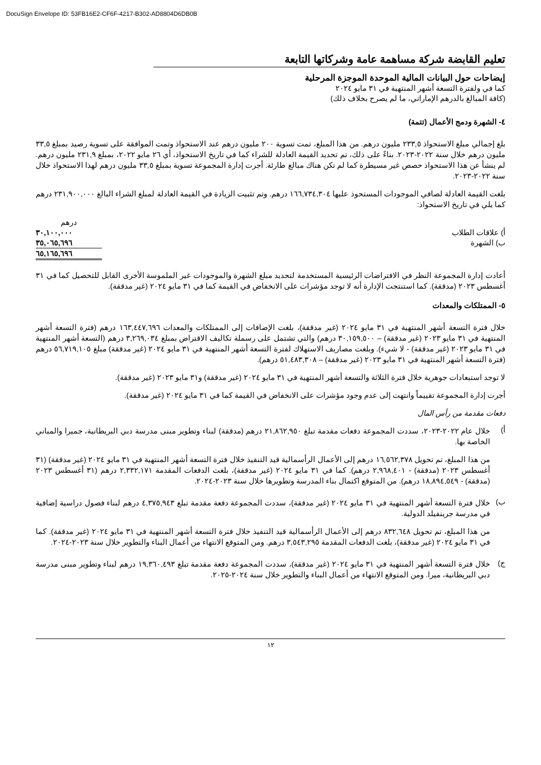DocuSign Envelope ID: 53FB16E2-CF6F-4217-B302-AD8804D6DB0B
تعليم القابضة شركة مساهمة عامة وشركاتها التابعة
إيضاحات حول البيانات المالية الموحدة الموجزة المرحلية
كما في ولفترة التسعة أشهر المنتهية في ٣١ مايو ٢٠٢٤
(كافة المبالغ بالدرهم الإماراتي، ما لم يصرح بخلاف ذلك)
٤- الشهرة ودمج الأعمال (تتمة)
بلغ إجمالي مبلغ الاستحواذ ٢٣٣,٥ مليون درهم. من هذا المبلغ، تمت تسوية ٢٠٠ مليون درهم عند الاستحواذ وتمت الموافقة على تسوية رصيد بمبلغ ٣٣,٥ مليون درهم خلال سنة ٢٠٢٢-٢٠٢٣. بناءً على ذلك، تم تحديد القيمة العادلة للشراء كما في تاريخ الاستحواذ، أي ٢٦ مايو ٢٠٢٢، بمبلغ ٢٣١,٩ مليون درهم. لم ينشأ عن هذا الاستحواذ حصص غير مسيطرة كما لم تكن هناك مبالغ طارئة. أجرت إدارة المجموعة تسوية بمبلغ ٣٣,٥ مليون درهم لهذا الاستحواذ خلال سنة ٢٠٢٢-٢٠٢٣.
بلغت القيمة العادلة لصافي الموجودات المستحوذ عليها ١٦٦,٧٣٤,٣٠٤ درهم. وتم تثبيت الزيادة في القيمة العادلة لمبلغ الشراء البالغ ٢٣١,٩٠٠,٠٠٠ درهم كما يلي في تاريخ الاستحواذ:
| | درهم |
| أ) علاقات الطلاب | ٣٠,١٠٠,٠٠٠ |
| ب) الشهرة | ٣٥,٠٦٥,٦٩٦ |
| | ٦٥,١٦٥,٦٩٦ |
أعادت إدارة المجموعة النظر في الافتراضات الرئيسية المستخدمة لتحديد مبلغ الشهرة والموجودات غير الملموسة الأخرى القابل للتحصيل كما في ٣١ أغسطس ٢٠٢٣ (مدققة). كما استنتجت الإدارة أنه لا توجد مؤشرات على الانخفاض في القيمة كما في ٣١ مايو ٢٠٢٤ (غير مدققة).
٥- الممتلكات والمعدات
خلال فترة التسعة أشهر المنتهية في ٣١ مايو ٢٠٢٤ (غير مدققة)، بلغت الإضافات إلى الممتلكات والمعدات ١٦٣,٤٤٧,٦٩٦ درهم (فترة التسعة أشهر المنتهية في ٣١ مايو ٢٠٢٣ (غير مدققة) – ٣٠,١٥٩,٥٠٠ درهم) والتي تشتمل على رسملة تكاليف الاقتراض بمبلغ ٣,٢٦٩,٠٣٤ درهم (التسعة أشهر المنتهية في ٣١ مايو ٢٠٢٣ (غير مدققة) - لا شيء). وبلغت مصاريف الاستهلاك لفترة التسعة أشهر المنتهية في ٣١ مايو ٢٠٢٤ (غير مدققة) مبلغ ٥٦,٧١٩,١٠٥ درهم (فترة التسعة أشهر المنتهية في ٣١ مايو ٢٠٢٣ (غير مدققة) – ٥١,٤٨٣,٣٠٨ درهم).
لا توجد استبعادات جوهرية خلال فترة الثلاثة والتسعة أشهر المنتهية في ٣١ مايو ٢٠٢٤ (غير مدققة) و٣١ مايو ٢٠٢٣ (غير مدققة).
أجرت إدارة المجموعة تقييماً وانتهت إلى عدم وجود مؤشرات على الانخفاض في القيمة كما في ٣١ مايو ٢٠٢٤ (غير مدققة).
دفعات مقدمة من رأس المال
أ)
خلال عام ٢٠٢٢-٢٠٢٣، سددت المجموعة دفعات مقدمة تبلغ ٢١,٨٦٢,٩٥٠ درهم (مدققة) لبناء وتطوير مبنى مدرسة دبي البريطانية، جميرا والمباني الخاصة بها.
من هذا المبلغ، تم تحويل ١٦,٥٦٢,٣٧٨ درهم إلى الأعمال الرأسمالية قيد التنفيذ خلال فترة التسعة أشهر المنتهية في ٣١ مايو ٢٠٢٤ (غير مدققة) (٣١ أغسطس ٢٠٢٣ (مدققة) - ٢,٩٦٨,٤٠١ درهم). كما في ٣١ مايو ٢٠٢٤ (غير مدققة)، بلغت الدفعات المقدمة ٢,٣٣٢,١٧١ درهم (٣١ أغسطس ٢٠٢٣ (مدققة) - ١٨,٨٩٤,٥٤٩ درهم). من المتوقع اكتمال بناء المدرسة وتطويرها خلال سنة ٢٠٢٣-٢٠٢٤.
ب)
خلال فترة التسعة أشهر المنتهية في ٣١ مايو ٢٠٢٤ (غير مدققة)، سددت المجموعة دفعة مقدمة تبلغ ٤,٣٧٥,٩٤٣ درهم لبناء فصول دراسية إضافية في مدرسة جرينفيلد الدولية.
من هذا المبلغ، تم تحويل ٨٣٢,٦٤٨ درهم إلى الأعمال الرأسمالية قيد التنفيذ خلال فترة التسعة أشهر المنتهية في ٣١ مايو ٢٠٢٤ (غير مدققة). كما في ٣١ مايو ٢٠٢٤ (غير مدققة)، بلغت الدفعات المقدمة ٣,٥٤٣,٢٩٥ درهم. ومن المتوقع الانتهاء من أعمال البناء والتطوير خلال سنة ٢٠٢٣-٢٠٢٤.
ج)
خلال فترة التسعة أشهر المنتهية في ٣١ مايو ٢٠٢٤ (غير مدققة)، سددت المجموعة دفعة مقدمة تبلغ ١٩,٣٦٠,٤٩٣ درهم لبناء وتطوير مبنى مدرسة دبي البريطانية، ميرا. ومن المتوقع الانتهاء من أعمال البناء والتطوير خلال سنة ٢٠٢٤-٢٠٢٥.
١٢